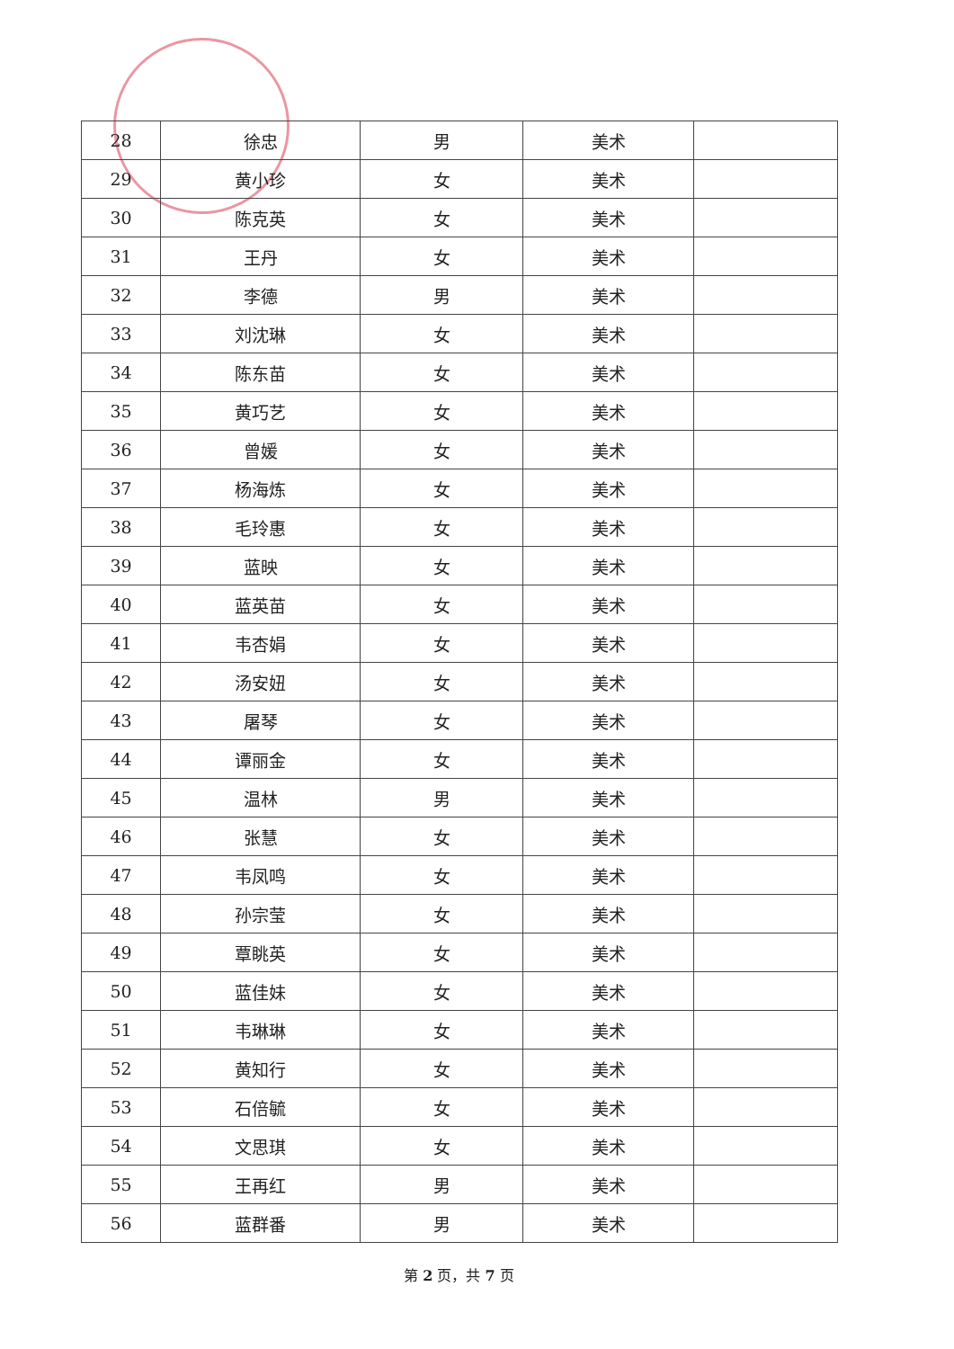| 28 | 徐忠 | 男 | 美术 | |
| 29 | 黄小珍 | 女 | 美术 | |
| 30 | 陈克英 | 女 | 美术 | |
| 31 | 王丹 | 女 | 美术 | |
| 32 | 李德 | 男 | 美术 | |
| 33 | 刘沈琳 | 女 | 美术 | |
| 34 | 陈东苗 | 女 | 美术 | |
| 35 | 黄巧艺 | 女 | 美术 | |
| 36 | 曾媛 | 女 | 美术 | |
| 37 | 杨海炼 | 女 | 美术 | |
| 38 | 毛玲惠 | 女 | 美术 | |
| 39 | 蓝映 | 女 | 美术 | |
| 40 | 蓝英苗 | 女 | 美术 | |
| 41 | 韦杏娟 | 女 | 美术 | |
| 42 | 汤安妞 | 女 | 美术 | |
| 43 | 屠琴 | 女 | 美术 | |
| 44 | 谭丽金 | 女 | 美术 | |
| 45 | 温林 | 男 | 美术 | |
| 46 | 张慧 | 女 | 美术 | |
| 47 | 韦凤鸣 | 女 | 美术 | |
| 48 | 孙宗莹 | 女 | 美术 | |
| 49 | 覃眺英 | 女 | 美术 | |
| 50 | 蓝佳妹 | 女 | 美术 | |
| 51 | 韦琳琳 | 女 | 美术 | |
| 52 | 黄知行 | 女 | 美术 | |
| 53 | 石倍毓 | 女 | 美术 | |
| 54 | 文思琪 | 女 | 美术 | |
| 55 | 王再红 | 男 | 美术 | |
| 56 | 蓝群番 | 男 | 美术 | |
第 2 页，共 7 页